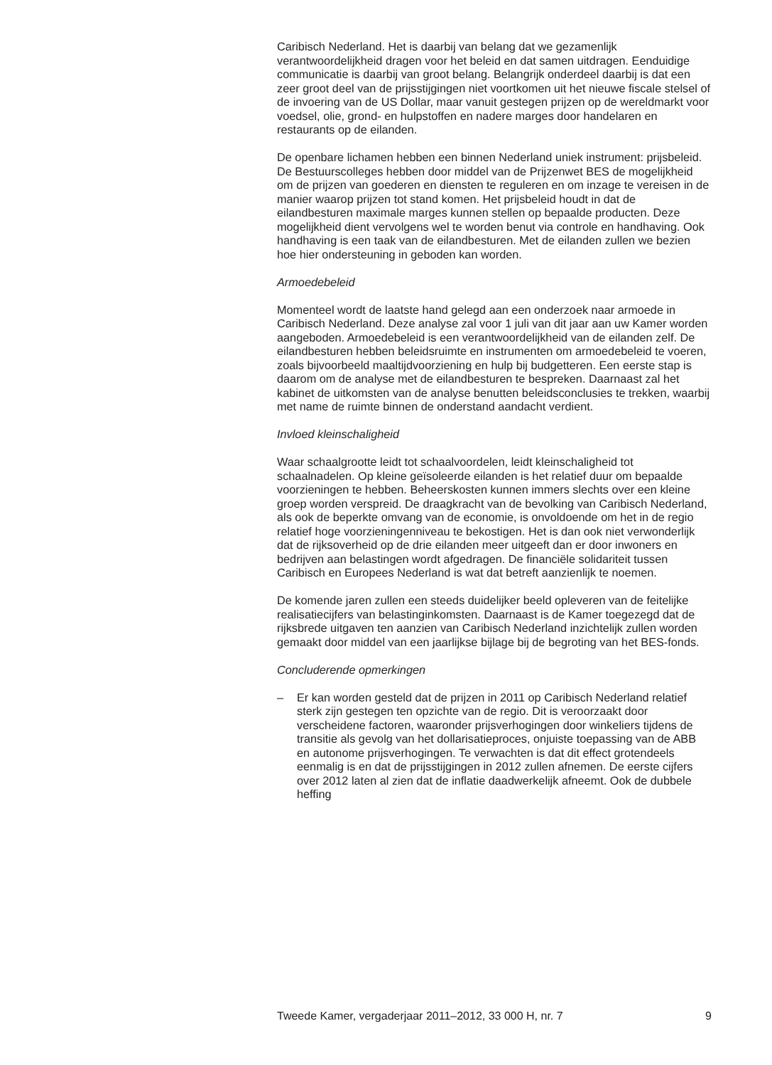Caribisch Nederland. Het is daarbij van belang dat we gezamenlijk verantwoordelijkheid dragen voor het beleid en dat samen uitdragen. Eenduidige communicatie is daarbij van groot belang. Belangrijk onderdeel daarbij is dat een zeer groot deel van de prijsstijgingen niet voortkomen uit het nieuwe fiscale stelsel of de invoering van de US Dollar, maar vanuit gestegen prijzen op de wereldmarkt voor voedsel, olie, grond- en hulpstoffen en nadere marges door handelaren en restaurants op de eilanden.
De openbare lichamen hebben een binnen Nederland uniek instrument: prijsbeleid. De Bestuurscolleges hebben door middel van de Prijzenwet BES de mogelijkheid om de prijzen van goederen en diensten te reguleren en om inzage te vereisen in de manier waarop prijzen tot stand komen. Het prijsbeleid houdt in dat de eilandbesturen maximale marges kunnen stellen op bepaalde producten. Deze mogelijkheid dient vervolgens wel te worden benut via controle en handhaving. Ook handhaving is een taak van de eilandbesturen. Met de eilanden zullen we bezien hoe hier ondersteuning in geboden kan worden.
Armoedebeleid
Momenteel wordt de laatste hand gelegd aan een onderzoek naar armoede in Caribisch Nederland. Deze analyse zal voor 1 juli van dit jaar aan uw Kamer worden aangeboden. Armoedebeleid is een verantwoordelijkheid van de eilanden zelf. De eilandbesturen hebben beleidsruimte en instrumenten om armoedebeleid te voeren, zoals bijvoorbeeld maaltijdvoorziening en hulp bij budgetteren. Een eerste stap is daarom om de analyse met de eilandbesturen te bespreken. Daarnaast zal het kabinet de uitkomsten van de analyse benutten beleidsconclusies te trekken, waarbij met name de ruimte binnen de onderstand aandacht verdient.
Invloed kleinschaligheid
Waar schaalgrootte leidt tot schaalvoordelen, leidt kleinschaligheid tot schaalnadelen. Op kleine geïsoleerde eilanden is het relatief duur om bepaalde voorzieningen te hebben. Beheerskosten kunnen immers slechts over een kleine groep worden verspreid. De draagkracht van de bevolking van Caribisch Nederland, als ook de beperkte omvang van de economie, is onvoldoende om het in de regio relatief hoge voorzieningenniveau te bekostigen. Het is dan ook niet verwonderlijk dat de rijksoverheid op de drie eilanden meer uitgeeft dan er door inwoners en bedrijven aan belastingen wordt afgedragen. De financiële solidariteit tussen Caribisch en Europees Nederland is wat dat betreft aanzienlijk te noemen.
De komende jaren zullen een steeds duidelijker beeld opleveren van de feitelijke realisatiecijfers van belastinginkomsten. Daarnaast is de Kamer toegezegd dat de rijksbrede uitgaven ten aanzien van Caribisch Nederland inzichtelijk zullen worden gemaakt door middel van een jaarlijkse bijlage bij de begroting van het BES-fonds.
Concluderende opmerkingen
– Er kan worden gesteld dat de prijzen in 2011 op Caribisch Nederland relatief sterk zijn gestegen ten opzichte van de regio. Dit is veroorzaakt door verscheidene factoren, waaronder prijsverhogingen door winkeliers tijdens de transitie als gevolg van het dollarisatieproces, onjuiste toepassing van de ABB en autonome prijsverhogingen. Te verwachten is dat dit effect grotendeels eenmalig is en dat de prijsstijgingen in 2012 zullen afnemen. De eerste cijfers over 2012 laten al zien dat de inflatie daadwerkelijk afneemt. Ook de dubbele heffing
Tweede Kamer, vergaderjaar 2011–2012, 33 000 H, nr. 7 9